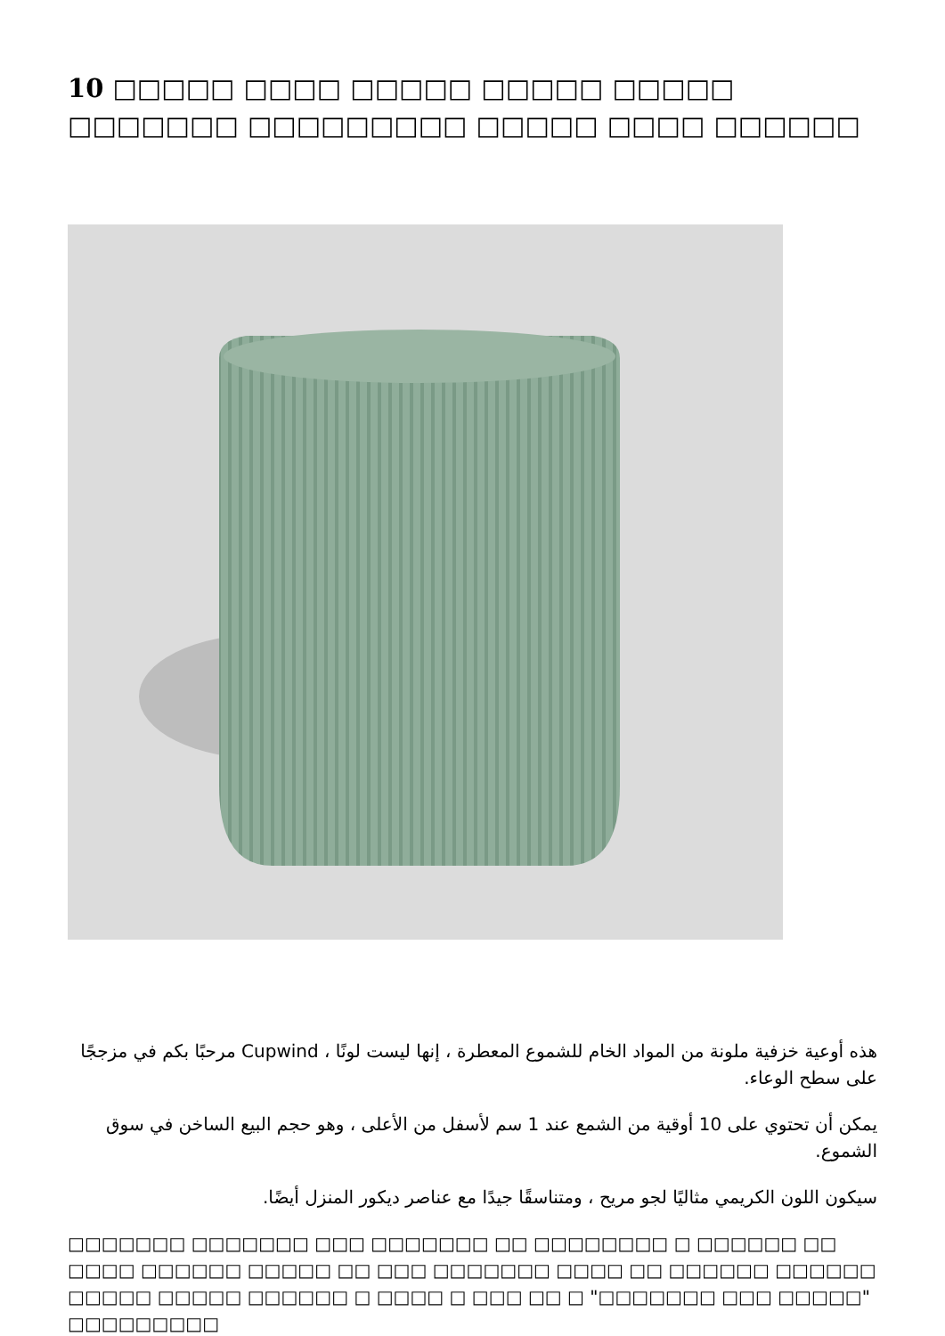10 □□□□□ □□□□ □□□□□ □□□□□ □□□□□ □□□□□□□ □□□□□□□□□ □□□□□ □□□□ □□□□□□
هذه أوعية خزفية ملونة من المواد الخام للشموع المعطرة ، إنها ليست لونًا ، Cupwind مرحبًا بكم في مزججًا على سطح الوعاء.
يمكن أن تحتوي على 10 أوقية من الشمع عند 1 سم لأسفل من الأعلى ، وهو حجم البيع الساخن في سوق الشموع.
سيكون اللون الكريمي مثاليًا لجو مريح ، ومتناسقًا جيدًا مع عناصر ديكور المنزل أيضًا.
□□□□□□□ □□□□□□□ □□□ □□□□□□□ □□ □□□□□□□□ □ □□□□□□ □□ □□□□ □□□□□□ □□□□□ □□ □□□ □□□□□□□ □□□□ □□ □□□□□□ □□□□□□ □□□□□ □□□□□ □□□□□□ □ □□□□ □ □□□ □□ □ "□□□□□□□ □□□ □□□□□" □□□□□□□□□